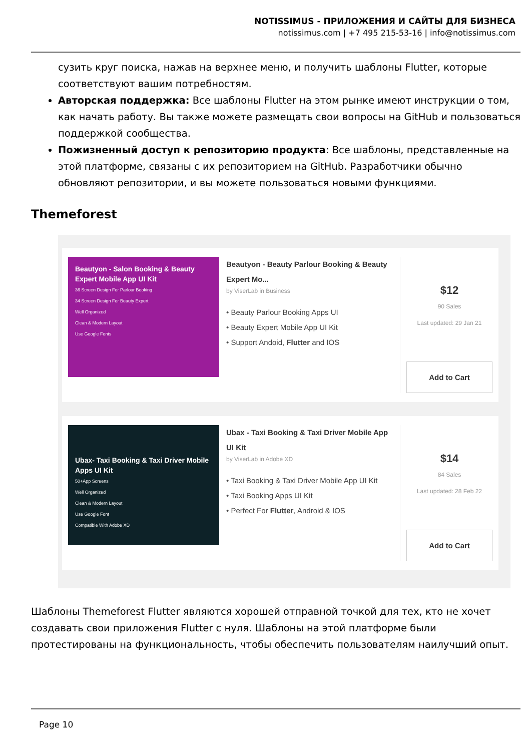NOTISSIMUS - ПРИЛОЖЕНИЯ И САЙТЫ ДЛЯ БИЗНЕСА
notissimus.com | +7 495 215-53-16 | info@notissimus.com
сузить круг поиска, нажав на верхнее меню, и получить шаблоны Flutter, которые соответствуют вашим потребностям.
Авторская поддержка: Все шаблоны Flutter на этом рынке имеют инструкции о том, как начать работу. Вы также можете размещать свои вопросы на GitHub и пользоваться поддержкой сообщества.
Пожизненный доступ к репозиторию продукта: Все шаблоны, представленные на этой платформе, связаны с их репозиторием на GitHub. Разработчики обычно обновляют репозитории, и вы можете пользоваться новыми функциями.
Themeforest
Beautyon - Salon Booking & Beauty Expert Mobile App UI Kit
36 Screen Design For Parlour Booking
34 Screen Design For Beauty Expert
Well Organized
Clean & Modern Layout
Use Google Fonts
Beautyon - Beauty Parlour Booking & Beauty Expert Mo...
by ViserLab in Business
• Beauty Parlour Booking Apps UI
• Beauty Expert Mobile App UI Kit
• Support Andoid, Flutter and IOS
$12
90 Sales
Last updated: 29 Jan 21
Add to Cart
Ubax- Taxi Booking & Taxi Driver Mobile Apps UI Kit
50+App Screens
Well Organized
Clean & Modern Layout
Use Google Font
Compatible With Adobe XD
Ubax - Taxi Booking & Taxi Driver Mobile App UI Kit
by ViserLab in Adobe XD
• Taxi Booking & Taxi Driver Mobile App UI Kit
• Taxi Booking Apps UI Kit
• Perfect For Flutter, Android & IOS
$14
84 Sales
Last updated: 28 Feb 22
Add to Cart
Шаблоны Themeforest Flutter являются хорошей отправной точкой для тех, кто не хочет создавать свои приложения Flutter с нуля. Шаблоны на этой платформе были протестированы на функциональность, чтобы обеспечить пользователям наилучший опыт.
Page 10